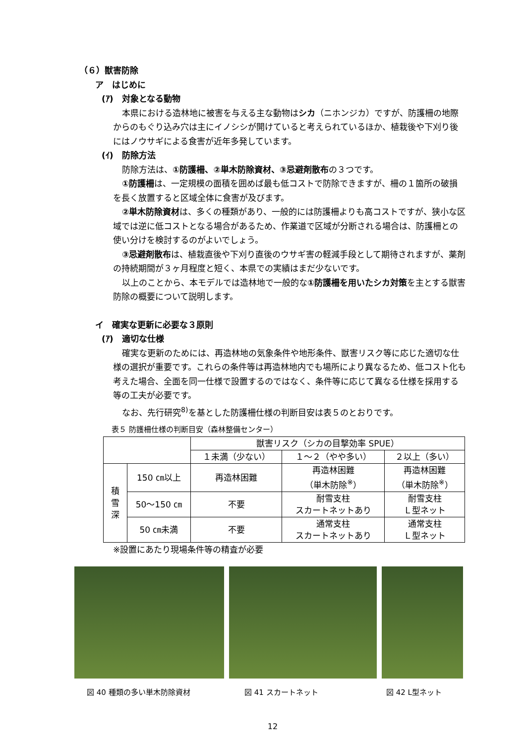（６）獣害防除
ア　はじめに
(ｱ)　対象となる動物
本県における造林地に被害を与える主な動物はシカ（ニホンジカ）ですが、防護柵の地際からのもぐり込み穴は主にイノシシが開けていると考えられているほか、植栽後や下刈り後にはノウサギによる食害が近年多発しています。
(ｲ)　防除方法
防除方法は、①防護柵、②単木防除資材、③忌避剤散布の３つです。
①防護柵は、一定規模の面積を囲めば最も低コストで防除できますが、柵の１箇所の破損を長く放置すると区域全体に食害が及びます。
②単木防除資材は、多くの種類があり、一般的には防護柵よりも高コストですが、狭小な区域では逆に低コストとなる場合があるため、作業道で区域が分断される場合は、防護柵との使い分けを検討するのがよいでしょう。
③忌避剤散布は、植栽直後や下刈り直後のウサギ害の軽減手段として期待されますが、薬剤の持続期間が３ヶ月程度と短く、本県での実績はまだ少ないです。
以上のことから、本モデルでは造林地で一般的な①防護柵を用いたシカ対策を主とする獣害防除の概要について説明します。
イ　確実な更新に必要な３原則
(ｱ)　適切な仕様
確実な更新のためには、再造林地の気象条件や地形条件、獣害リスク等に応じた適切な仕様の選択が重要です。これらの条件等は再造林地内でも場所により異なるため、低コスト化も考えた場合、全面を同一仕様で設置するのではなく、条件等に応じて異なる仕様を採用する等の工夫が必要です。
なお、先行研究<sup>8)</sup>を基とした防護柵仕様の判断目安は表５のとおりです。
表５ 防護柵仕様の判断目安（森林整備センター）
| | | 獣害リスク（シカの目撃効率 SPUE） | | |
| | | １未満（少ない） | １～２（やや多い） | ２以上（多い） |
| 積 雪 深 | 150 ㎝以上 | 再造林困難 | 再造林困難 （単木防除<sup>※</sup>） | 再造林困難 （単木防除<sup>※</sup>） |
| | 50～150 ㎝ | 不要 | 耐雪支柱 スカートネットあり | 耐雪支柱 Ｌ型ネット |
| | 50 ㎝未満 | 不要 | 通常支柱 スカートネットあり | 通常支柱 Ｌ型ネット |
※設置にあたり現場条件等の精査が必要
図 40 種類の多い単木防除資材 図 41 スカートネット 図 42 L型ネット
12